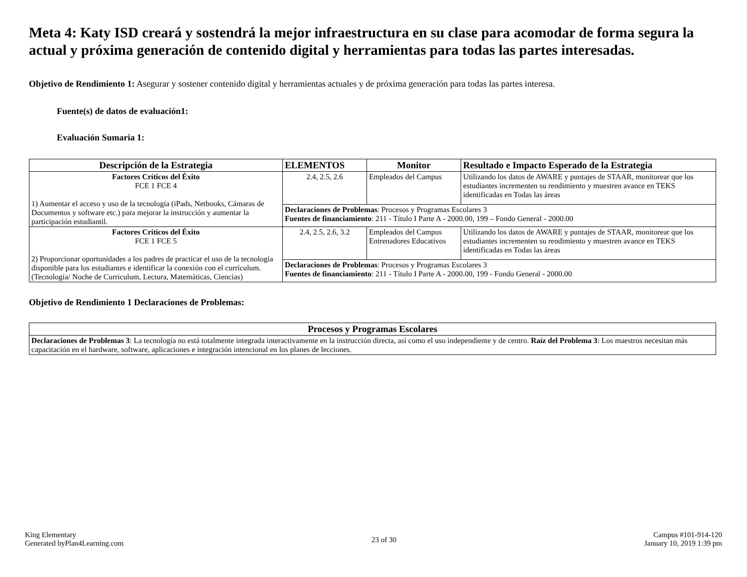Meta 4: Katy ISD creará y sostendrá la mejor infraestructura en su clase para acomodar de forma segura la actual y próxima generación de contenido digital y herramientas para todas las partes interesadas.
Objetivo de Rendimiento 1: Asegurar y sostener contenido digital y herramientas actuales y de próxima generación para todas las partes interesa.
Fuente(s) de datos de evaluación1:
Evaluación Sumaria 1:
| Descripción de la Estrategia | ELEMENTOS | Monitor | Resultado e Impacto Esperado de la Estrategia |
| --- | --- | --- | --- |
| Factores Críticos del Éxito FCE 1 FCE 4 1) Aumentar el acceso y uso de la tecnología (iPads, Netbooks, Cámaras de Documentos y software etc.) para mejorar la instrucción y aumentar la participación estudiantil. | 2.4, 2.5, 2.6 | Empleados del Campus | Utilizando los datos de AWARE y puntajes de STAAR, monitorear que los estudiantes incrementen su rendimiento y muestren avance en TEKS identificadas en Todas las áreas |
| | Declaraciones de Problemas : Procesos y Programas Escolares 3 Fuentes de financiamiento : 211 - Título I Parte A - 2000.00, 199 – Fondo General - 2000.00 | | |
| Factores Críticos del Éxito FCE 1 FCE 5 2) Proporcionar oportunidades a los padres de practicar el uso de la tecnología disponible para los estudiantes e identificar la conexión con el currículum. (Tecnología/ Noche de Curriculum, Lectura, Matemáticas, Ciencias) | 2.4, 2.5, 2.6, 3.2 | Empleados del Campus Entrenadores Educativos | Utilizando los datos de AWARE y puntajes de STAAR, monitorear que los estudiantes incrementen su rendimiento y muestren avance en TEKS identificadas en Todas las áreas |
| | Declaraciones de Problemas : Procesos y Programas Escolares 3 Fuentes de financiamiento : 211 - Título I Parte A - 2000.00, 199 - Fondo General - 2000.00 | | |
Objetivo de Rendimiento 1 Declaraciones de Problemas:
| Procesos y Programas Escolares |
| --- |
| Declaraciones de Problemas 3 : La tecnología no está totalmente integrada interactivamente en la instrucción directa, así como el uso independiente y de centro. Raíz del Problema 3 : Los maestros necesitan más capacitación en el hardware, software, aplicaciones e integración intencional en los planes de lecciones. |
King Elementary
Generated byPlan4Learning.com
23 of 30
Campus #101-914-120
January 10, 2019 1:39 pm